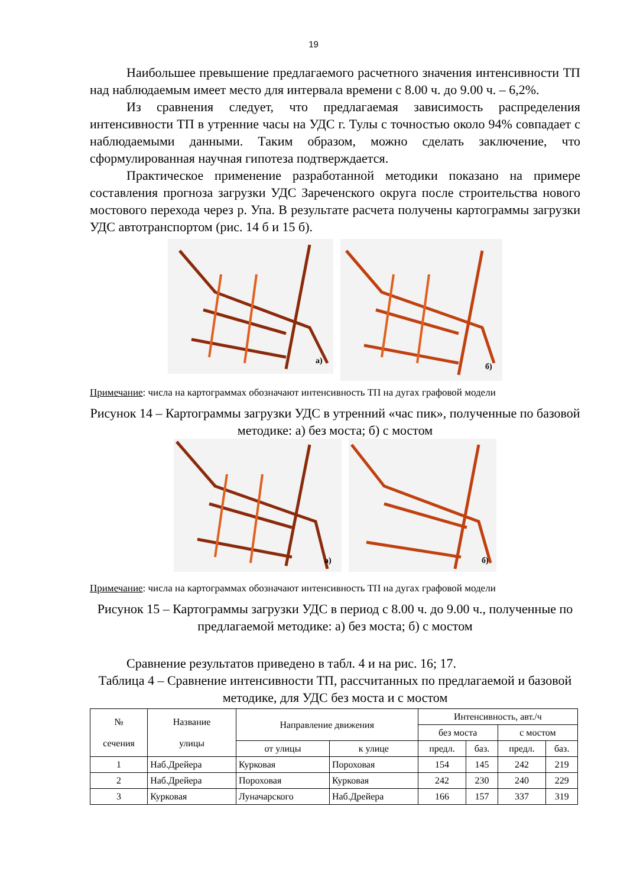19
Наибольшее превышение предлагаемого расчетного значения интенсивности ТП над наблюдаемым имеет место для интервала времени с 8.00 ч. до 9.00 ч. – 6,2%.
Из сравнения следует, что предлагаемая зависимость распределения интенсивности ТП в утренние часы на УДС г. Тулы с точностью около 94% совпадает с наблюдаемыми данными. Таким образом, можно сделать заключение, что сформулированная научная гипотеза подтверждается.
Практическое применение разработанной методики показано на примере составления прогноза загрузки УДС Зареченского округа после строительства нового мостового перехода через р. Упа. В результате расчета получены картограммы загрузки УДС автотранспортом (рис. 14 б и 15 б).
а)
б)
Примечание: числа на картограммах обозначают интенсивность ТП на дугах графовой модели
Рисунок 14 – Картограммы загрузки УДС в утренний «час пик», полученные по базовой методике: а) без моста; б) с мостом
а)
б)
Примечание: числа на картограммах обозначают интенсивность ТП на дугах графовой модели
Рисунок 15 – Картограммы загрузки УДС в период с 8.00 ч. до 9.00 ч., полученные по предлагаемой методике: а) без моста; б) с мостом
Сравнение результатов приведено в табл. 4 и на рис. 16; 17.
Таблица 4 – Сравнение интенсивности ТП, рассчитанных по предлагаемой и базовой методике, для УДС без моста и с мостом
| № сечения | Название улицы | Направление движения | | Интенсивность, авт./ч | | | |
| --- | --- | --- | --- | --- | --- | --- | --- |
| | | | | без моста | | с мостом | |
| | | от улицы | к улице | предл. | баз. | предл. | баз. |
| 1 | Наб.Дрейера | Курковая | Пороховая | 154 | 145 | 242 | 219 |
| 2 | Наб.Дрейера | Пороховая | Курковая | 242 | 230 | 240 | 229 |
| 3 | Курковая | Луначарского | Наб.Дрейера | 166 | 157 | 337 | 319 |